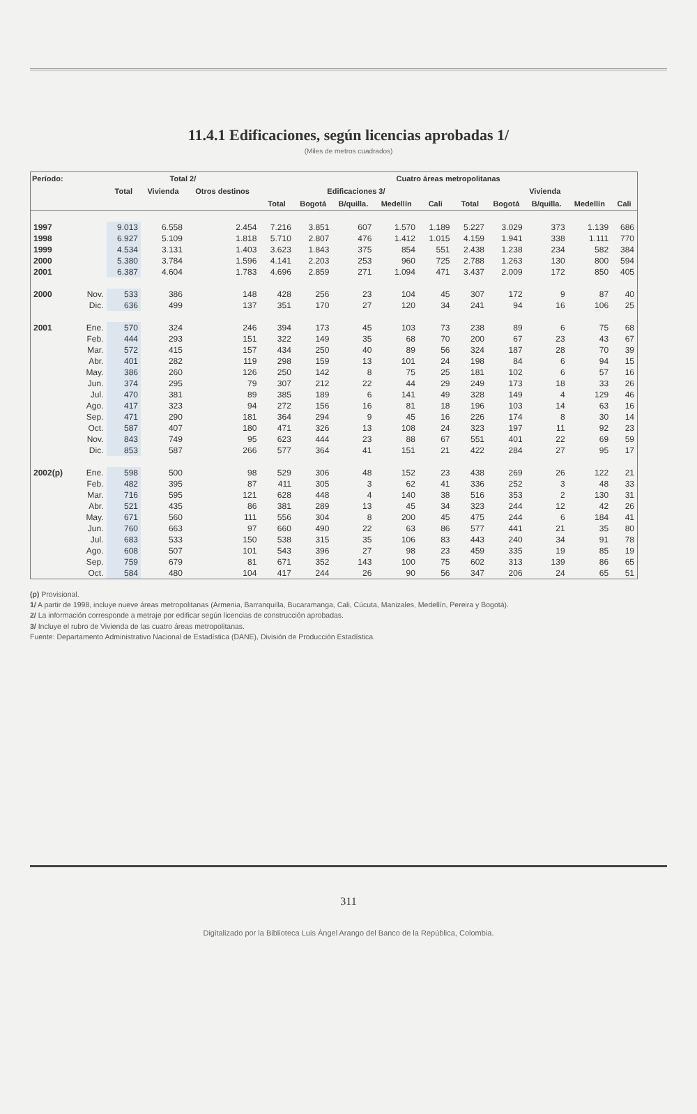11.4.1 Edificaciones, según licencias aprobadas 1/
(Miles de metros cuadrados)
| Período: | | Total 2/ | | | Cuatro áreas metropolitanas | | | | | | | | | |
| --- | --- | --- | --- | --- | --- | --- | --- | --- | --- | --- | --- | --- | --- | --- |
| | | Total | Vivienda | Otros destinos | Edificaciones 3/ | | | | | Vivienda | | | | |
| | | | | | Total | Bogotá | B/quilla. | Medellín | Cali | Total | Bogotá | B/quilla. | Medellín | Cali |
| 1997 | | 9.013 | 6.558 | 2.454 | 7.216 | 3.851 | 607 | 1.570 | 1.189 | 5.227 | 3.029 | 373 | 1.139 | 686 |
| 1998 | | 6.927 | 5.109 | 1.818 | 5.710 | 2.807 | 476 | 1.412 | 1.015 | 4.159 | 1.941 | 338 | 1.111 | 770 |
| 1999 | | 4.534 | 3.131 | 1.403 | 3.623 | 1.843 | 375 | 854 | 551 | 2.438 | 1.238 | 234 | 582 | 384 |
| 2000 | | 5.380 | 3.784 | 1.596 | 4.141 | 2.203 | 253 | 960 | 725 | 2.788 | 1.263 | 130 | 800 | 594 |
| 2001 | | 6.387 | 4.604 | 1.783 | 4.696 | 2.859 | 271 | 1.094 | 471 | 3.437 | 2.009 | 172 | 850 | 405 |
| 2000 | Nov. | 533 | 386 | 148 | 428 | 256 | 23 | 104 | 45 | 307 | 172 | 9 | 87 | 40 |
| | Dic. | 636 | 499 | 137 | 351 | 170 | 27 | 120 | 34 | 241 | 94 | 16 | 106 | 25 |
| 2001 | Ene. | 570 | 324 | 246 | 394 | 173 | 45 | 103 | 73 | 238 | 89 | 6 | 75 | 68 |
| | Feb. | 444 | 293 | 151 | 322 | 149 | 35 | 68 | 70 | 200 | 67 | 23 | 43 | 67 |
| | Mar. | 572 | 415 | 157 | 434 | 250 | 40 | 89 | 56 | 324 | 187 | 28 | 70 | 39 |
| | Abr. | 401 | 282 | 119 | 298 | 159 | 13 | 101 | 24 | 198 | 84 | 6 | 94 | 15 |
| | May. | 386 | 260 | 126 | 250 | 142 | 8 | 75 | 25 | 181 | 102 | 6 | 57 | 16 |
| | Jun. | 374 | 295 | 79 | 307 | 212 | 22 | 44 | 29 | 249 | 173 | 18 | 33 | 26 |
| | Jul. | 470 | 381 | 89 | 385 | 189 | 6 | 141 | 49 | 328 | 149 | 4 | 129 | 46 |
| | Ago. | 417 | 323 | 94 | 272 | 156 | 16 | 81 | 18 | 196 | 103 | 14 | 63 | 16 |
| | Sep. | 471 | 290 | 181 | 364 | 294 | 9 | 45 | 16 | 226 | 174 | 8 | 30 | 14 |
| | Oct. | 587 | 407 | 180 | 471 | 326 | 13 | 108 | 24 | 323 | 197 | 11 | 92 | 23 |
| | Nov. | 843 | 749 | 95 | 623 | 444 | 23 | 88 | 67 | 551 | 401 | 22 | 69 | 59 |
| | Dic. | 853 | 587 | 266 | 577 | 364 | 41 | 151 | 21 | 422 | 284 | 27 | 95 | 17 |
| 2002(p) | Ene. | 598 | 500 | 98 | 529 | 306 | 48 | 152 | 23 | 438 | 269 | 26 | 122 | 21 |
| | Feb. | 482 | 395 | 87 | 411 | 305 | 3 | 62 | 41 | 336 | 252 | 3 | 48 | 33 |
| | Mar. | 716 | 595 | 121 | 628 | 448 | 4 | 140 | 38 | 516 | 353 | 2 | 130 | 31 |
| | Abr. | 521 | 435 | 86 | 381 | 289 | 13 | 45 | 34 | 323 | 244 | 12 | 42 | 26 |
| | May. | 671 | 560 | 111 | 556 | 304 | 8 | 200 | 45 | 475 | 244 | 6 | 184 | 41 |
| | Jun. | 760 | 663 | 97 | 660 | 490 | 22 | 63 | 86 | 577 | 441 | 21 | 35 | 80 |
| | Jul. | 683 | 533 | 150 | 538 | 315 | 35 | 106 | 83 | 443 | 240 | 34 | 91 | 78 |
| | Ago. | 608 | 507 | 101 | 543 | 396 | 27 | 98 | 23 | 459 | 335 | 19 | 85 | 19 |
| | Sep. | 759 | 679 | 81 | 671 | 352 | 143 | 100 | 75 | 602 | 313 | 139 | 86 | 65 |
| | Oct. | 584 | 480 | 104 | 417 | 244 | 26 | 90 | 56 | 347 | 206 | 24 | 65 | 51 |
(p) Provisional.
1/ A partir de 1998, incluye nueve áreas metropolitanas (Armenia, Barranquilla, Bucaramanga, Cali, Cúcuta, Manizales, Medellín, Pereira y Bogotá).
2/ La información corresponde a metraje por edificar según licencias de construcción aprobadas.
3/ Incluye el rubro de Vivienda de las cuatro áreas metropolitanas.
Fuente: Departamento Administrativo Nacional de Estadística (DANE), División de Producción Estadística.
311
Digitalizado por la Biblioteca Luis Ángel Arango del Banco de la República, Colombia.